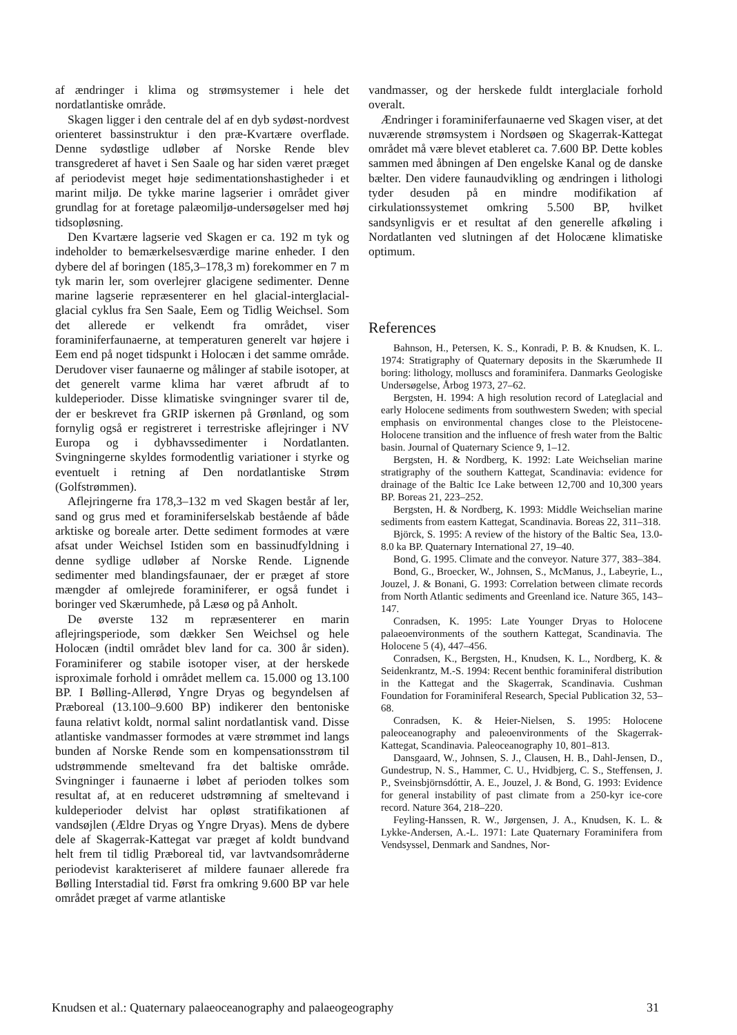af ændringer i klima og strømsystemer i hele det nordatlantiske område.
Skagen ligger i den centrale del af en dyb sydøst-nordvest orienteret bassinstruktur i den præ-Kvartære overflade. Denne sydøstlige udløber af Norske Rende blev transgrederet af havet i Sen Saale og har siden været præget af periodevist meget høje sedimentationshastigheder i et marint miljø. De tykke marine lagserier i området giver grundlag for at foretage palæomiljø-undersøgelser med høj tidsopløsning.
Den Kvartære lagserie ved Skagen er ca. 192 m tyk og indeholder to bemærkelsesværdige marine enheder. I den dybere del af boringen (185,3–178,3 m) forekommer en 7 m tyk marin ler, som overlejrer glacigene sedimenter. Denne marine lagserie repræsenterer en hel glacial-interglacial-glacial cyklus fra Sen Saale, Eem og Tidlig Weichsel. Som det allerede er velkendt fra området, viser foraminiferfaunaerne, at temperaturen generelt var højere i Eem end på noget tidspunkt i Holocæn i det samme område. Derudover viser faunaerne og målinger af stabile isotoper, at det generelt varme klima har været afbrudt af to kuldeperioder. Disse klimatiske svingninger svarer til de, der er beskrevet fra GRIP iskernen på Grønland, og som fornylig også er registreret i terrestriske aflejringer i NV Europa og i dybhavssedimenter i Nordatlanten. Svingningerne skyldes formodentlig variationer i styrke og eventuelt i retning af Den nordatlantiske Strøm (Golfstrømmen).
Aflejringerne fra 178,3–132 m ved Skagen består af ler, sand og grus med et foraminiferselskab bestående af både arktiske og boreale arter. Dette sediment formodes at være afsat under Weichsel Istiden som en bassinudfyldning i denne sydlige udløber af Norske Rende. Lignende sedimenter med blandingsfaunaer, der er præget af store mængder af omlejrede foraminiferer, er også fundet i boringer ved Skærumhede, på Læsø og på Anholt.
De øverste 132 m repræsenterer en marin aflejringsperiode, som dækker Sen Weichsel og hele Holocæn (indtil området blev land for ca. 300 år siden). Foraminiferer og stabile isotoper viser, at der herskede isproximale forhold i området mellem ca. 15.000 og 13.100 BP. I Bølling-Allerød, Yngre Dryas og begyndelsen af Præboreal (13.100–9.600 BP) indikerer den bentoniske fauna relativt koldt, normal salint nordatlantisk vand. Disse atlantiske vandmasser formodes at være strømmet ind langs bunden af Norske Rende som en kompensationsstrøm til udstrømmende smeltevand fra det baltiske område. Svingninger i faunaerne i løbet af perioden tolkes som resultat af, at en reduceret udstrømning af smeltevand i kuldeperioder delvist har opløst stratifikationen af vandsøjlen (Ældre Dryas og Yngre Dryas). Mens de dybere dele af Skagerrak-Kattegat var præget af koldt bundvand helt frem til tidlig Præboreal tid, var lavtvandsområderne periodevist karakteriseret af mildere faunaer allerede fra Bølling Interstadial tid. Først fra omkring 9.600 BP var hele området præget af varme atlantiske
vandmasser, og der herskede fuldt interglaciale forhold overalt.
Ændringer i foraminiferfaunaerne ved Skagen viser, at det nuværende strømsystem i Nordsøen og Skagerrak-Kattegat området må være blevet etableret ca. 7.600 BP. Dette kobles sammen med åbningen af Den engelske Kanal og de danske bælter. Den videre faunaudvikling og ændringen i lithologi tyder desuden på en mindre modifikation af cirkulationssystemet omkring 5.500 BP, hvilket sandsynligvis er et resultat af den generelle afkøling i Nordatlanten ved slutningen af det Holocæne klimatiske optimum.
References
Bahnson, H., Petersen, K. S., Konradi, P. B. & Knudsen, K. L. 1974: Stratigraphy of Quaternary deposits in the Skærumhede II boring: lithology, molluscs and foraminifera. Danmarks Geologiske Undersøgelse, Årbog 1973, 27–62.
Bergsten, H. 1994: A high resolution record of Lateglacial and early Holocene sediments from southwestern Sweden; with special emphasis on environmental changes close to the Pleistocene-Holocene transition and the influence of fresh water from the Baltic basin. Journal of Quaternary Science 9, 1–12.
Bergsten, H. & Nordberg, K. 1992: Late Weichselian marine stratigraphy of the southern Kattegat, Scandinavia: evidence for drainage of the Baltic Ice Lake between 12,700 and 10,300 years BP. Boreas 21, 223–252.
Bergsten, H. & Nordberg, K. 1993: Middle Weichselian marine sediments from eastern Kattegat, Scandinavia. Boreas 22, 311–318.
Björck, S. 1995: A review of the history of the Baltic Sea, 13.0-8.0 ka BP. Quaternary International 27, 19–40.
Bond, G. 1995. Climate and the conveyor. Nature 377, 383–384.
Bond, G., Broecker, W., Johnsen, S., McManus, J., Labeyrie, L., Jouzel, J. & Bonani, G. 1993: Correlation between climate records from North Atlantic sediments and Greenland ice. Nature 365, 143–147.
Conradsen, K. 1995: Late Younger Dryas to Holocene palaeoenvironments of the southern Kattegat, Scandinavia. The Holocene 5 (4), 447–456.
Conradsen, K., Bergsten, H., Knudsen, K. L., Nordberg, K. & Seidenkrantz, M.-S. 1994: Recent benthic foraminiferal distribution in the Kattegat and the Skagerrak, Scandinavia. Cushman Foundation for Foraminiferal Research, Special Publication 32, 53–68.
Conradsen, K. & Heier-Nielsen, S. 1995: Holocene paleoceanography and paleoenvironments of the Skagerrak-Kattegat, Scandinavia. Paleoceanography 10, 801–813.
Dansgaard, W., Johnsen, S. J., Clausen, H. B., Dahl-Jensen, D., Gundestrup, N. S., Hammer, C. U., Hvidbjerg, C. S., Steffensen, J. P., Sveinsbjörnsdóttir, A. E., Jouzel, J. & Bond, G. 1993: Evidence for general instability of past climate from a 250-kyr ice-core record. Nature 364, 218–220.
Feyling-Hanssen, R. W., Jørgensen, J. A., Knudsen, K. L. & Lykke-Andersen, A.-L. 1971: Late Quaternary Foraminifera from Vendsyssel, Denmark and Sandnes, Nor-
Knudsen et al.: Quaternary palaeoceanography and palaeogeography 31